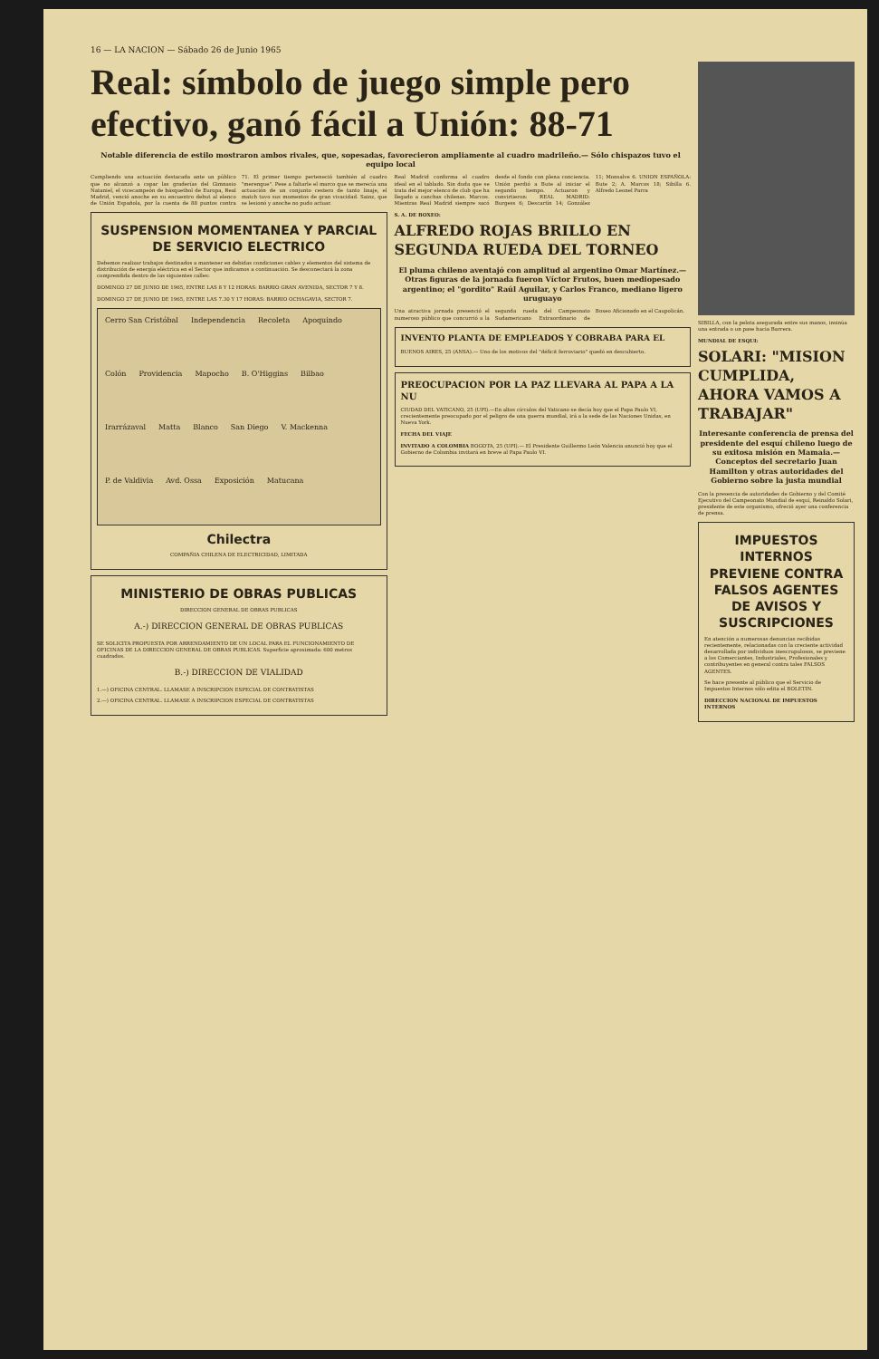16 — LA NACION — Sábado 26 de Junio 1965
Real: símbolo de juego simple pero efectivo, ganó fácil a Unión: 88-71
Notable diferencia de estilo mostraron ambos rivales, que, sopesadas, favorecieron ampliamente al cuadro madrileño.— Sólo chispazos tuvo el equipo local
Cumpliendo una actuación destacada ante un público que no alcanzó a copar las graderías del Gimnasio Nataniel, el vicecampeón de básquetbol de Europa, Real Madrid, venció anoche en su encuentro debut al elenco de Unión Española, por la cuenta de 88 puntos contra 71. El primer tiempo perteneció también al cuadro "merengue". Pese a faltarle el marco que se merecía una actuación de un conjunto cestero de tanto linaje, el match tuvo sus momentos de gran vivacidad. Sainz, que se lesionó y anoche no pudo actuar.
SUSPENSION MOMENTANEA Y PARCIAL DE SERVICIO ELECTRICO
Debemos realizar trabajos destinados a mantener en debidas condiciones cables y elementos del sistema de distribución de energía eléctrica en el Sector que indicamos a continuación. Se desconectará la zona comprendida dentro de las siguientes calles:
DOMINGO 27 DE JUNIO DE 1965, ENTRE LAS 8 Y 12 HORAS: BARRIO GRAN AVENIDA, SECTOR 7 Y 8.
DOMINGO 27 DE JUNIO DE 1965, ENTRE LAS 7.30 Y 17 HORAS: BARRIO OCHAGAVIA, SECTOR 7.
Cerro San Cristóbal Independencia Recoleta Apoquindo Colón Providencia Mapocho B. O'Higgins Bilbao Irarrázaval Matta Blanco San Diego V. Mackenna P. de Valdivia Avd. Ossa Exposición Matucana
Chilectra
COMPAÑIA CHILENA DE ELECTRICIDAD, LIMITADA
MINISTERIO DE OBRAS PUBLICAS
DIRECCION GENERAL DE OBRAS PUBLICAS
A.-) DIRECCION GENERAL DE OBRAS PUBLICAS
SE SOLICITA PROPUESTA POR ARRENDAMIENTO DE UN LOCAL PARA EL FUNCIONAMIENTO DE OFICINAS DE LA DIRECCION GENERAL DE OBRAS PUBLICAS. Superficie aproximada: 600 metros cuadrados.
B.-) DIRECCION DE VIALIDAD
1.—) OFICINA CENTRAL. LLAMASE A INSCRIPCION ESPECIAL DE CONTRATISTAS
2.—) OFICINA CENTRAL. LLAMASE A INSCRIPCION ESPECIAL DE CONTRATISTAS
Real Madrid conforma el cuadro ideal en el tablado. Sin duda que se trata del mejor elenco de club que ha llegado a canchas chilenas. Marcos. Mientras Real Madrid siempre sacó desde el fondo con plena conciencia. Unión perdió a Bute al iniciar el segundo tiempo. Actuaron y convirtieron: REAL MADRID: Burgess 6; Descartín 14; González 11; Monsalve 6. UNION ESPAÑOLA: Bute 2; A. Marcos 18; Sibilla 6. Alfredo Leonel Parra
S. A. DE BOXEO:
ALFREDO ROJAS BRILLO EN SEGUNDA RUEDA DEL TORNEO
El pluma chileno aventajó con amplitud al argentino Omar Martínez.— Otras figuras de la jornada fueron Víctor Frutos, buen mediopesado argentino; el "gordito" Raúl Aguilar, y Carlos Franco, mediano ligero uruguayo
Una atractiva jornada presenció el numeroso público que concurrió a la segunda rueda del Campeonato Sudamericano Extraordinario de Boxeo Aficionado en el Caupolicán.
INVENTO PLANTA DE EMPLEADOS Y COBRABA PARA EL
BUENOS AIRES, 25 (ANSA).— Uno de los motivos del "déficit ferroviario" quedó en descubierto.
PREOCUPACION POR LA PAZ LLEVARA AL PAPA A LA NU
CIUDAD DEL VATICANO, 25 (UPI).—En altos círculos del Vaticano se decía hoy que el Papa Paulo VI, crecientemente preocupado por el peligro de una guerra mundial, irá a la sede de las Naciones Unidas, en Nueva York.
FECHA DEL VIAJE
INVITADO A COLOMBIA BOGOTA, 25 (UPI).— El Presidente Guillermo León Valencia anunció hoy que el Gobierno de Colombia invitará en breve al Papa Paulo VI.
SIBILLA, con la pelota asegurada entre sus manos, insinúa una entrada o un pase hacia Barrera.
MUNDIAL DE ESQUI:
SOLARI: "MISION CUMPLIDA, AHORA VAMOS A TRABAJAR"
Interesante conferencia de prensa del presidente del esquí chileno luego de su exitosa misión en Mamaia.— Conceptos del secretario Juan Hamilton y otras autoridades del Gobierno sobre la justa mundial
Con la presencia de autoridades de Gobierno y del Comité Ejecutivo del Campeonato Mundial de esquí, Reinaldo Solari, presidente de este organismo, ofreció ayer una conferencia de prensa.
IMPUESTOS INTERNOS PREVIENE CONTRA FALSOS AGENTES DE AVISOS Y SUSCRIPCIONES
En atención a numerosas denuncias recibidas recientemente, relacionadas con la creciente actividad desarrollada por individuos inescrupulosos, se previene a los Comerciantes, Industriales, Profesionales y contribuyentes en general contra tales FALSOS AGENTES.
Se hace presente al público que el Servicio de Impuestos Internos sólo edita el BOLETIN.
DIRECCION NACIONAL DE IMPUESTOS INTERNOS